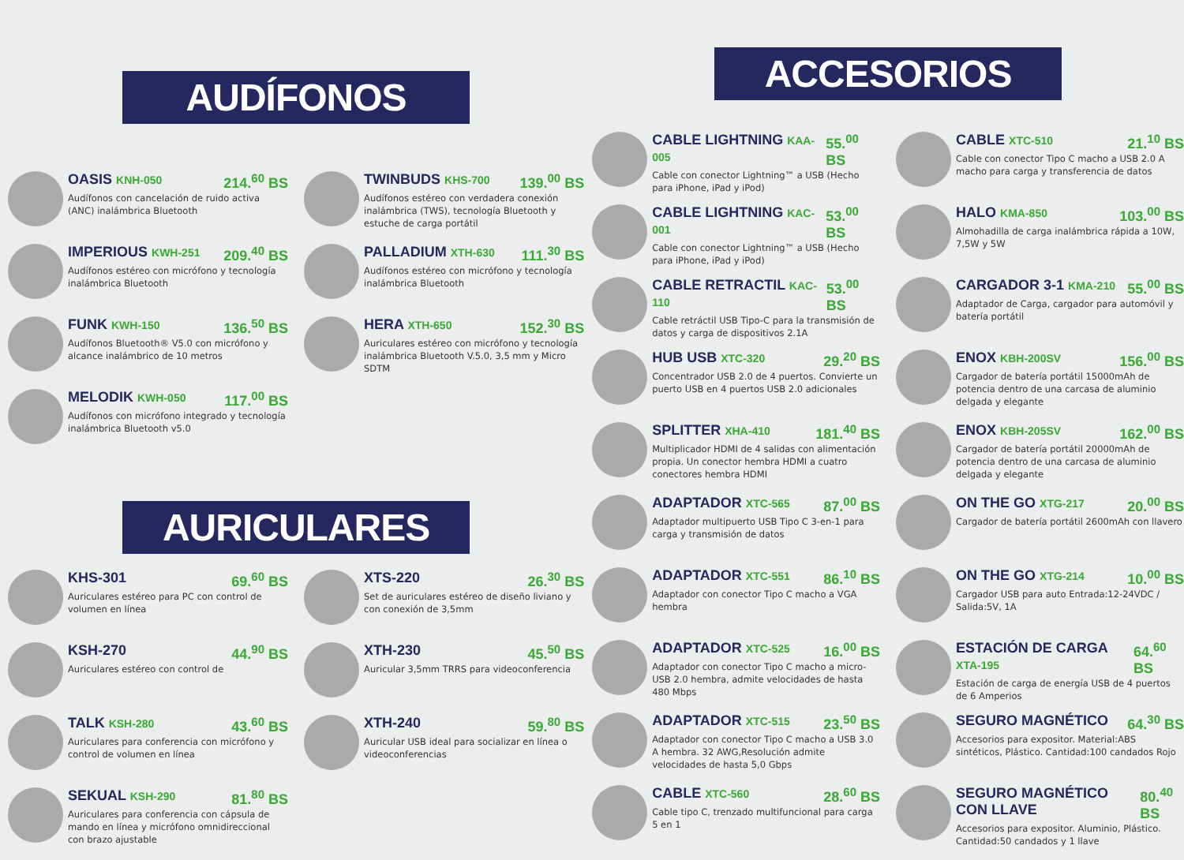AUDÍFONOS
OASIS KNH-050 214.<sup>60</sup> BS
Audífonos con cancelación de ruido activa (ANC) inalámbrica Bluetooth
IMPERIOUS KWH-251 209.<sup>40</sup> BS
Audífonos estéreo con micrófono y tecnología inalámbrica Bluetooth
FUNK KWH-150 136.<sup>50</sup> BS
Audífonos Bluetooth® V5.0 con micrófono y alcance inalámbrico de 10 metros
MELODIK KWH-050 117.<sup>00</sup> BS
Audífonos con micrófono integrado y tecnología inalámbrica Bluetooth v5.0
TWINBUDS KHS-700 139.<sup>00</sup> BS
Audífonos estéreo con verdadera conexión inalámbrica (TWS), tecnología Bluetooth y estuche de carga portátil
PALLADIUM XTH-630 111.<sup>30</sup> BS
Audífonos estéreo con micrófono y tecnología inalámbrica Bluetooth
HERA XTH-650 152.<sup>30</sup> BS
Auriculares estéreo con micrófono y tecnología inalámbrica Bluetooth V.5.0, 3,5 mm y Micro SDTM
AURICULARES
KHS-301 69.<sup>60</sup> BS
Auriculares estéreo para PC con control de volumen en línea
KSH-270 44.<sup>90</sup> BS
Auriculares estéreo con control de
TALK KSH-280 43.<sup>60</sup> BS
Auriculares para conferencia con micrófono y control de volumen en línea
SEKUAL KSH-290 81.<sup>80</sup> BS
Auriculares para conferencia con cápsula de mando en línea y micrófono omnidireccional con brazo ajustable
XTS-220 26.<sup>30</sup> BS
Set de auriculares estéreo de diseño liviano y con conexión de 3,5mm
XTH-230 45.<sup>50</sup> BS
Auricular 3,5mm TRRS para videoconferencia
XTH-240 59.<sup>80</sup> BS
Auricular USB ideal para socializar en línea o videoconferencias
ACCESORIOS
CABLE LIGHTNING KAA-005 55.<sup>00</sup> BS
Cable con conector Lightning™ a USB (Hecho para iPhone, iPad y iPod)
CABLE LIGHTNING KAC-001 53.<sup>00</sup> BS
Cable con conector Lightning™ a USB (Hecho para iPhone, iPad y iPod)
CABLE RETRACTIL KAC-110 53.<sup>00</sup> BS
Cable retráctil USB Tipo-C para la transmisión de datos y carga de dispositivos 2.1A
HUB USB XTC-320 29.<sup>20</sup> BS
Concentrador USB 2.0 de 4 puertos. Convierte un puerto USB en 4 puertos USB 2.0 adicionales
SPLITTER XHA-410 181.<sup>40</sup> BS
Multiplicador HDMI de 4 salidas con alimentación propia. Un conector hembra HDMI a cuatro conectores hembra HDMI
ADAPTADOR XTC-565 87.<sup>00</sup> BS
Adaptador multipuerto USB Tipo C 3-en-1 para carga y transmisión de datos
ADAPTADOR XTC-551 86.<sup>10</sup> BS
Adaptador con conector Tipo C macho a VGA hembra
ADAPTADOR XTC-525 16.<sup>00</sup> BS
Adaptador con conector Tipo C macho a micro-USB 2.0 hembra, admite velocidades de hasta 480 Mbps
ADAPTADOR XTC-515 23.<sup>50</sup> BS
Adaptador con conector Tipo C macho a USB 3.0 A hembra. 32 AWG,Resolución admite velocidades de hasta 5,0 Gbps
CABLE XTC-560 28.<sup>60</sup> BS
Cable tipo C, trenzado multifuncional para carga 5 en 1
CABLE XTC-510 21.<sup>10</sup> BS
Cable con conector Tipo C macho a USB 2.0 A macho para carga y transferencia de datos
HALO KMA-850 103.<sup>00</sup> BS
Almohadilla de carga inalámbrica rápida a 10W, 7,5W y 5W
CARGADOR 3-1 KMA-210 55.<sup>00</sup> BS
Adaptador de Carga, cargador para automóvil y batería portátil
ENOX KBH-200SV 156.<sup>00</sup> BS
Cargador de batería portátil 15000mAh de potencia dentro de una carcasa de aluminio delgada y elegante
ENOX KBH-205SV 162.<sup>00</sup> BS
Cargador de batería portátil 20000mAh de potencia dentro de una carcasa de aluminio delgada y elegante
ON THE GO XTG-217 20.<sup>00</sup> BS
Cargador de batería portátil 2600mAh con llavero
ON THE GO XTG-214 10.<sup>00</sup> BS
Cargador USB para auto Entrada:12-24VDC / Salida:5V, 1A
ESTACIÓN DE CARGA XTA-195 64.<sup>60</sup> BS
Estación de carga de energía USB de 4 puertos de 6 Amperios
SEGURO MAGNÉTICO 64.<sup>30</sup> BS
Accesorios para expositor. Material:ABS sintéticos, Plástico. Cantidad:100 candados Rojo
SEGURO MAGNÉTICO CON LLAVE 80.<sup>40</sup> BS
Accesorios para expositor. Aluminio, Plástico. Cantidad:50 candados y 1 llave